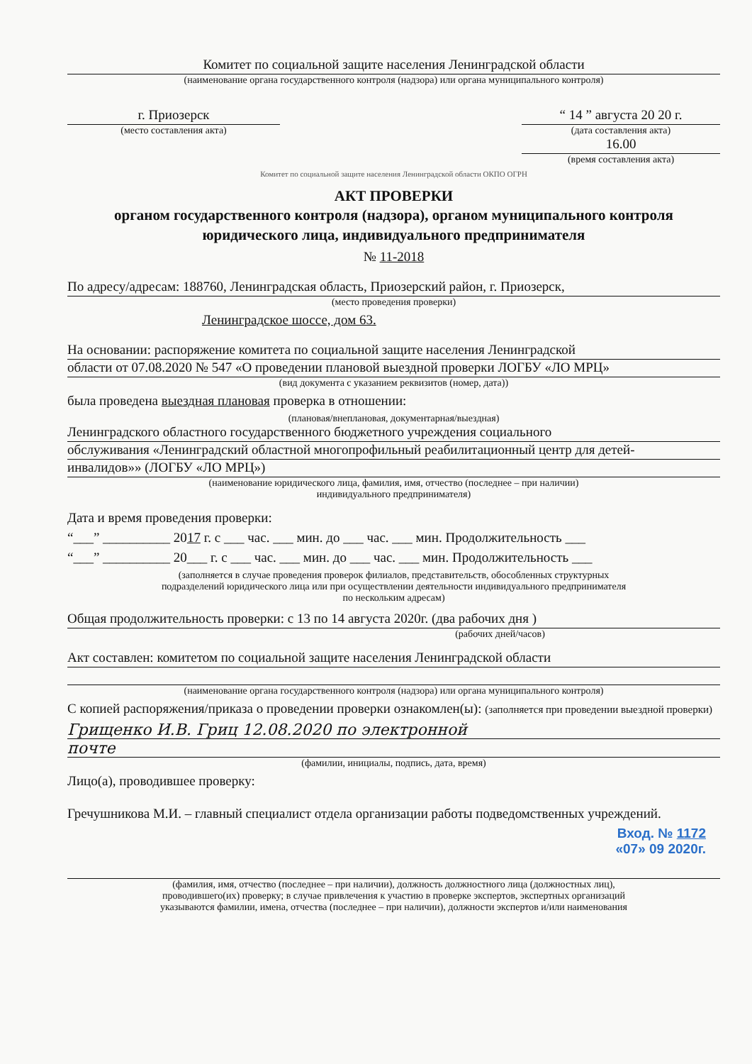Комитет по социальной защите населения Ленинградской области
(наименование органа государственного контроля (надзора) или органа муниципального контроля)
г. Приозерск
(место составления акта)
“ 14 ” августа 20 20 г.
(дата составления акта)
16.00
(время составления акта)
Комитет по социальной защите населения Ленинградской области ОКПО ОГРН
АКТ ПРОВЕРКИ
органом государственного контроля (надзора), органом муниципального контроля
юридического лица, индивидуального предпринимателя
№ 11-2018
По адресу/адресам: 188760, Ленинградская область, Приозерский район, г. Приозерск,
(место проведения проверки)
Ленинградское шоссе, дом 63.
На основании: распоряжение комитета по социальной защите населения Ленинградской
области от 07.08.2020 № 547 «О проведении плановой выездной проверки ЛОГБУ «ЛО МРЦ»
(вид документа с указанием реквизитов (номер, дата))
была проведена выездная плановая проверка в отношении:
(плановая/внеплановая, документарная/выездная)
Ленинградского областного государственного бюджетного учреждения социального
обслуживания «Ленинградский областной многопрофильный реабилитационный центр для детей-
инвалидов»» (ЛОГБУ «ЛО МРЦ»)
(наименование юридического лица, фамилия, имя, отчество (последнее – при наличии)
индивидуального предпринимателя)
Дата и время проведения проверки:
“___” __________ 2017 г. с ___ час. ___ мин. до ___ час. ___ мин. Продолжительность ___
“___” __________ 20___ г. с ___ час. ___ мин. до ___ час. ___ мин. Продолжительность ___
(заполняется в случае проведения проверок филиалов, представительств, обособленных структурных
подразделений юридического лица или при осуществлении деятельности индивидуального предпринимателя
по нескольким адресам)
Общая продолжительность проверки: с 13 по 14 августа 2020г. (два рабочих дня )
(рабочих дней/часов)
Акт составлен: комитетом по социальной защите населения Ленинградской области
(наименование органа государственного контроля (надзора) или органа муниципального контроля)
С копией распоряжения/приказа о проведении проверки ознакомлен(ы): (заполняется при проведении выездной проверки)
Грищенко И.В. Гриц 12.08.2020 по электронной
почте
(фамилии, инициалы, подпись, дата, время)
Лицо(а), проводившее проверку:
Гречушникова М.И. – главный специалист отдела организации работы подведомственных учреждений.
Вход. № 1172
«07» 09 2020г.
(фамилия, имя, отчество (последнее – при наличии), должность должностного лица (должностных лиц),
проводившего(их) проверку; в случае привлечения к участию в проверке экспертов, экспертных организаций
указываются фамилии, имена, отчества (последнее – при наличии), должности экспертов и/или наименования